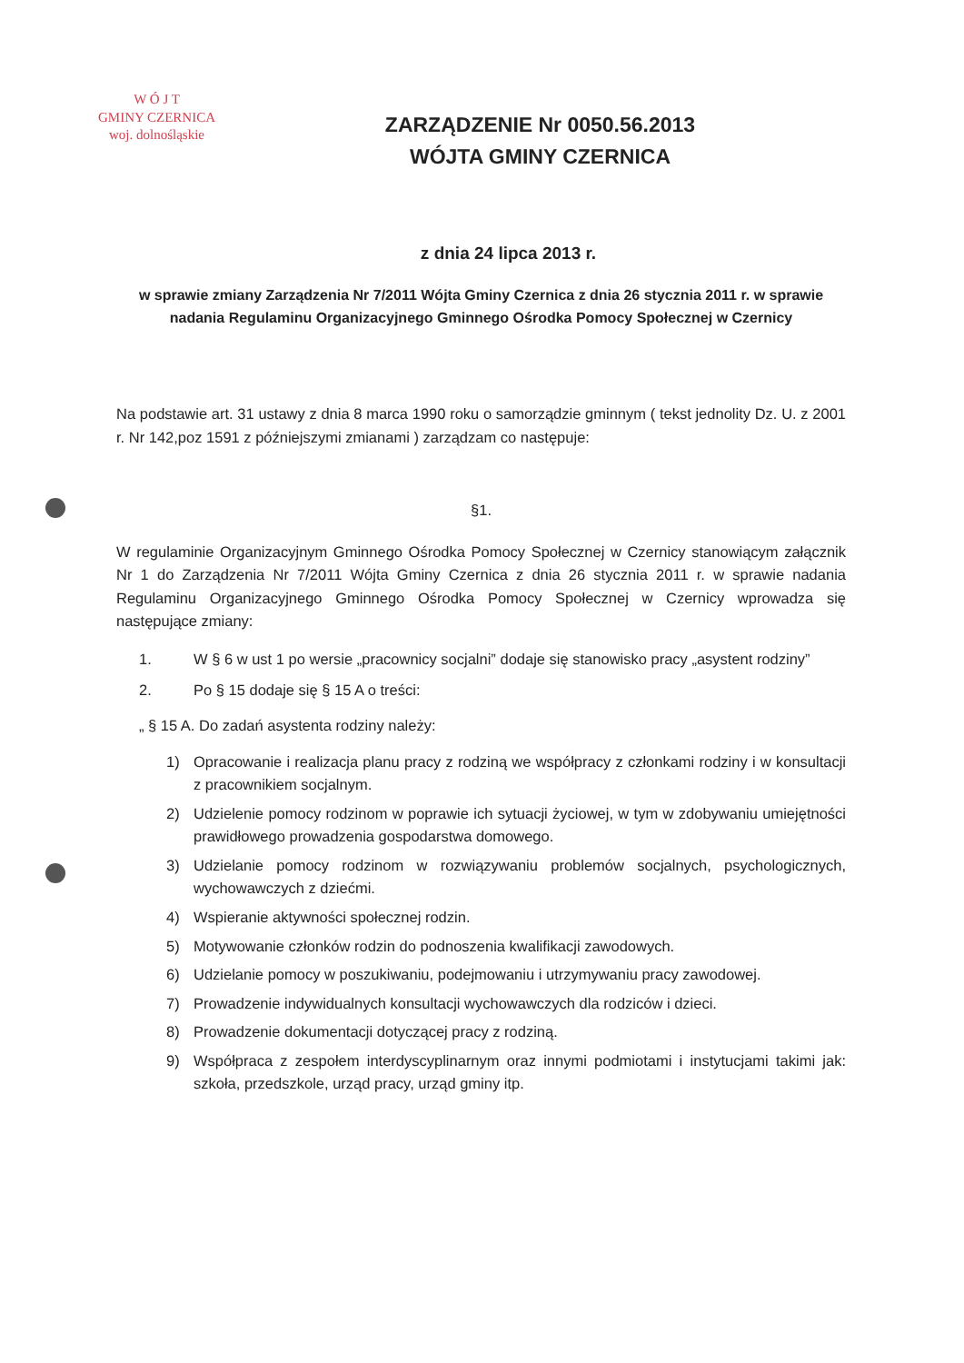W Ó J T
GMINY CZERNICA
woj. dolnośląskie
ZARZĄDZENIE Nr 0050.56.2013
WÓJTA GMINY CZERNICA
z dnia 24 lipca 2013 r.
w sprawie zmiany Zarządzenia Nr 7/2011 Wójta Gminy Czernica z dnia 26 stycznia 2011 r. w sprawie nadania Regulaminu Organizacyjnego Gminnego Ośrodka Pomocy Społecznej w Czernicy
Na podstawie art. 31 ustawy z dnia 8 marca 1990 roku o samorządzie gminnym ( tekst jednolity Dz. U. z 2001 r. Nr 142,poz 1591 z późniejszymi zmianami ) zarządzam co następuje:
§1.
W regulaminie Organizacyjnym Gminnego Ośrodka Pomocy Społecznej w Czernicy stanowiącym załącznik Nr 1 do Zarządzenia Nr 7/2011 Wójta Gminy Czernica z dnia 26 stycznia 2011 r. w sprawie nadania Regulaminu Organizacyjnego Gminnego Ośrodka Pomocy Społecznej w Czernicy wprowadza się następujące zmiany:
1. W § 6 w ust 1 po wersie „pracownicy socjalni” dodaje się stanowisko pracy „asystent rodziny”
2. Po § 15 dodaje się § 15 A o treści:
„ § 15 A. Do zadań asystenta rodziny należy:
1) Opracowanie i realizacja planu pracy z rodziną we współpracy z członkami rodziny i w konsultacji z pracownikiem socjalnym.
2) Udzielenie pomocy rodzinom w poprawie ich sytuacji życiowej, w tym w zdobywaniu umiejętności prawidłowego prowadzenia gospodarstwa domowego.
3) Udzielanie pomocy rodzinom w rozwiązywaniu problemów socjalnych, psychologicznych, wychowawczych z dziećmi.
4) Wspieranie aktywności społecznej rodzin.
5) Motywowanie członków rodzin do podnoszenia kwalifikacji zawodowych.
6) Udzielanie pomocy w poszukiwaniu, podejmowaniu i utrzymywaniu pracy zawodowej.
7) Prowadzenie indywidualnych konsultacji wychowawczych dla rodziców i dzieci.
8) Prowadzenie dokumentacji dotyczącej pracy z rodziną.
9) Współpraca z zespołem interdyscyplinarnym oraz innymi podmiotami i instytucjami takimi jak: szkoła, przedszkole, urząd pracy, urząd gminy itp.